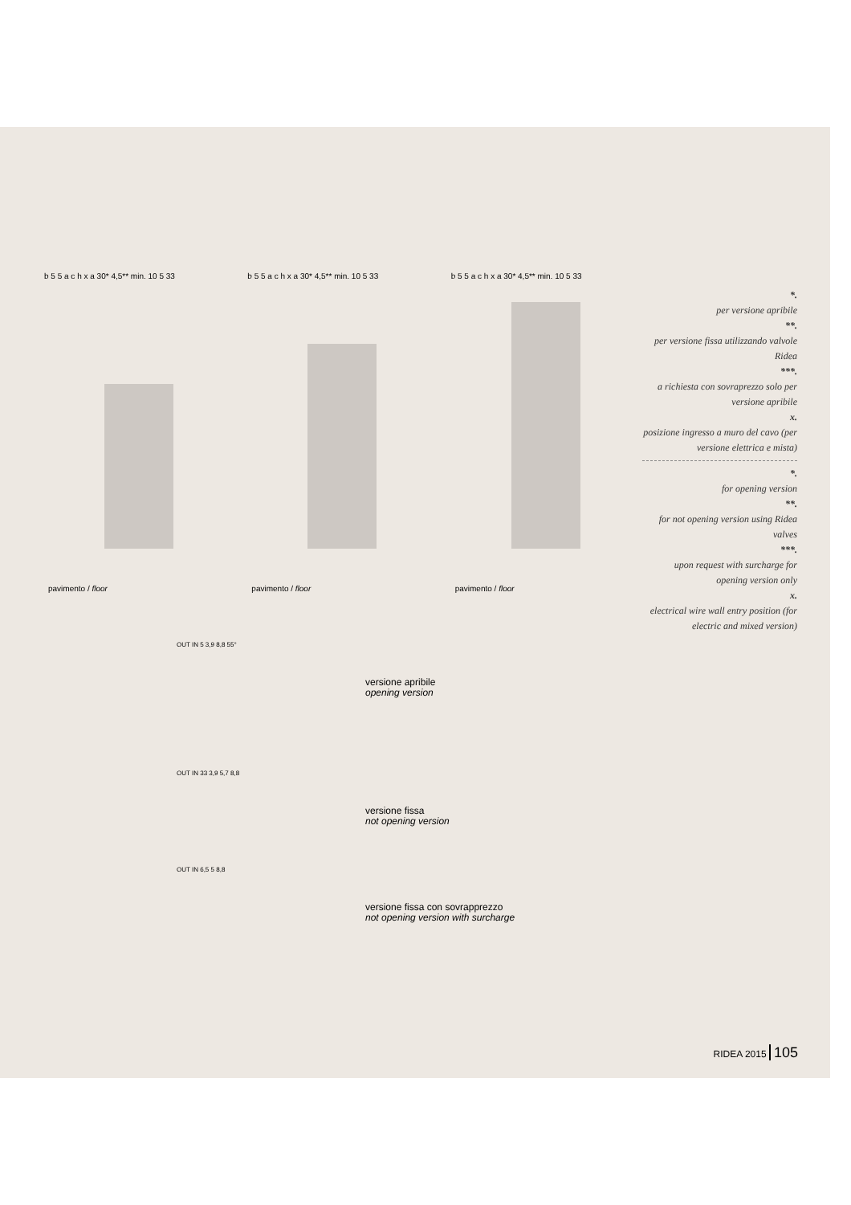b 5 5 a c h x a 30* 4,5** min. 10 5 33
pavimento / floor
b 5 5 a c h x a 30* 4,5** min. 10 5 33
pavimento / floor
b 5 5 a c h x a 30* 4,5** min. 10 5 33
pavimento / floor
*.
per versione apribile
**.
per versione fissa utilizzando valvole Ridea
***.
a richiesta con sovraprezzo solo per versione apribile
x.
posizione ingresso a muro del cavo (per versione elettrica e mista)
*.
for opening version
**.
for not opening version using Ridea valves
***.
upon request with surcharge for opening version only
x.
electrical wire wall entry position (for electric and mixed version)
OUT IN 5 3,9 8,8 55°
versione apribile
opening version
OUT IN 33 3,9 5,7 8,8
versione fissa
not opening version
OUT IN 6,5 5 8,8
versione fissa con sovrapprezzo
not opening version with surcharge
RIDEA 2015 105